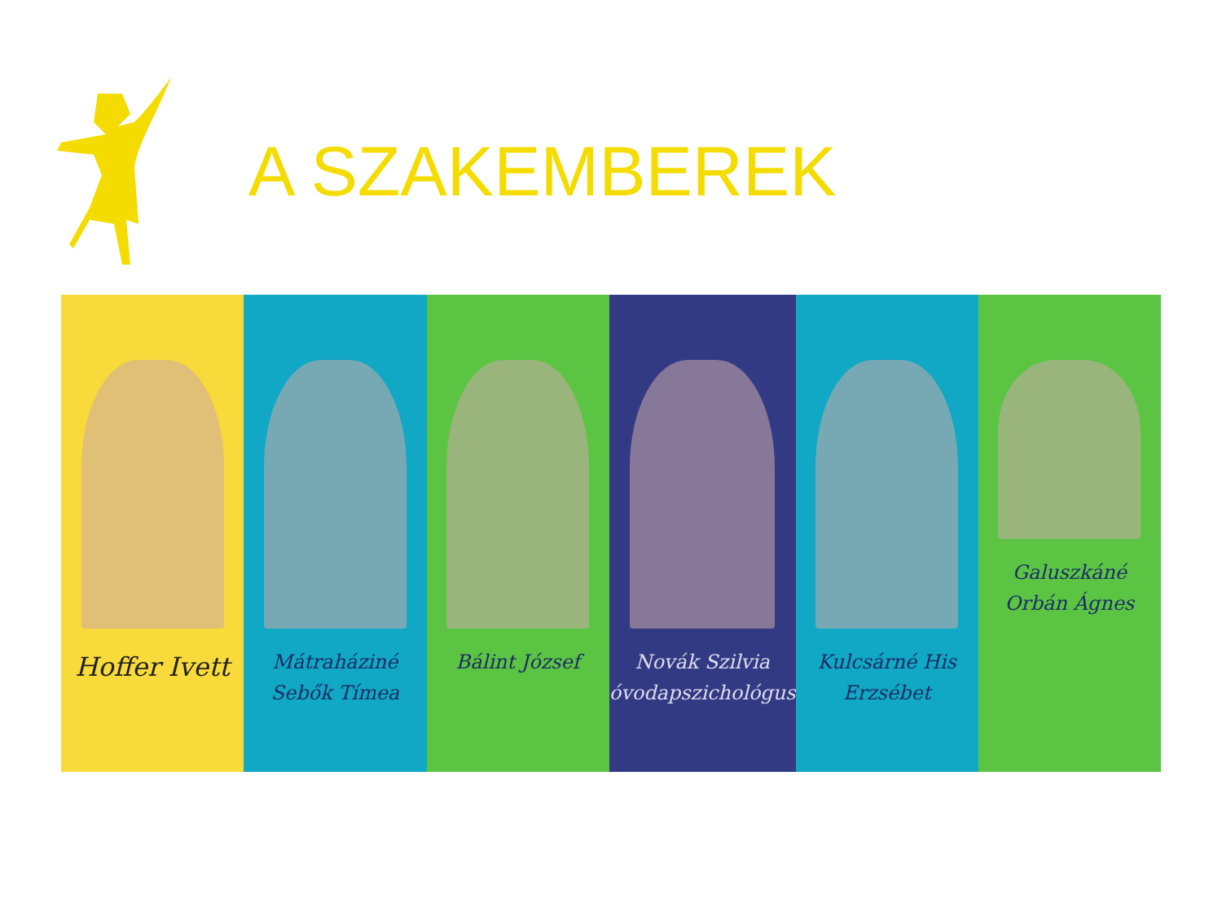A SZAKEMBEREK
Hoffer Ivett
Mátraháziné
Sebők Tímea
Bálint József Novák Szilvia
óvodapszichológus
Kulcsárné His
Erzsébet
Galuszkáné
Orbán Ágnes